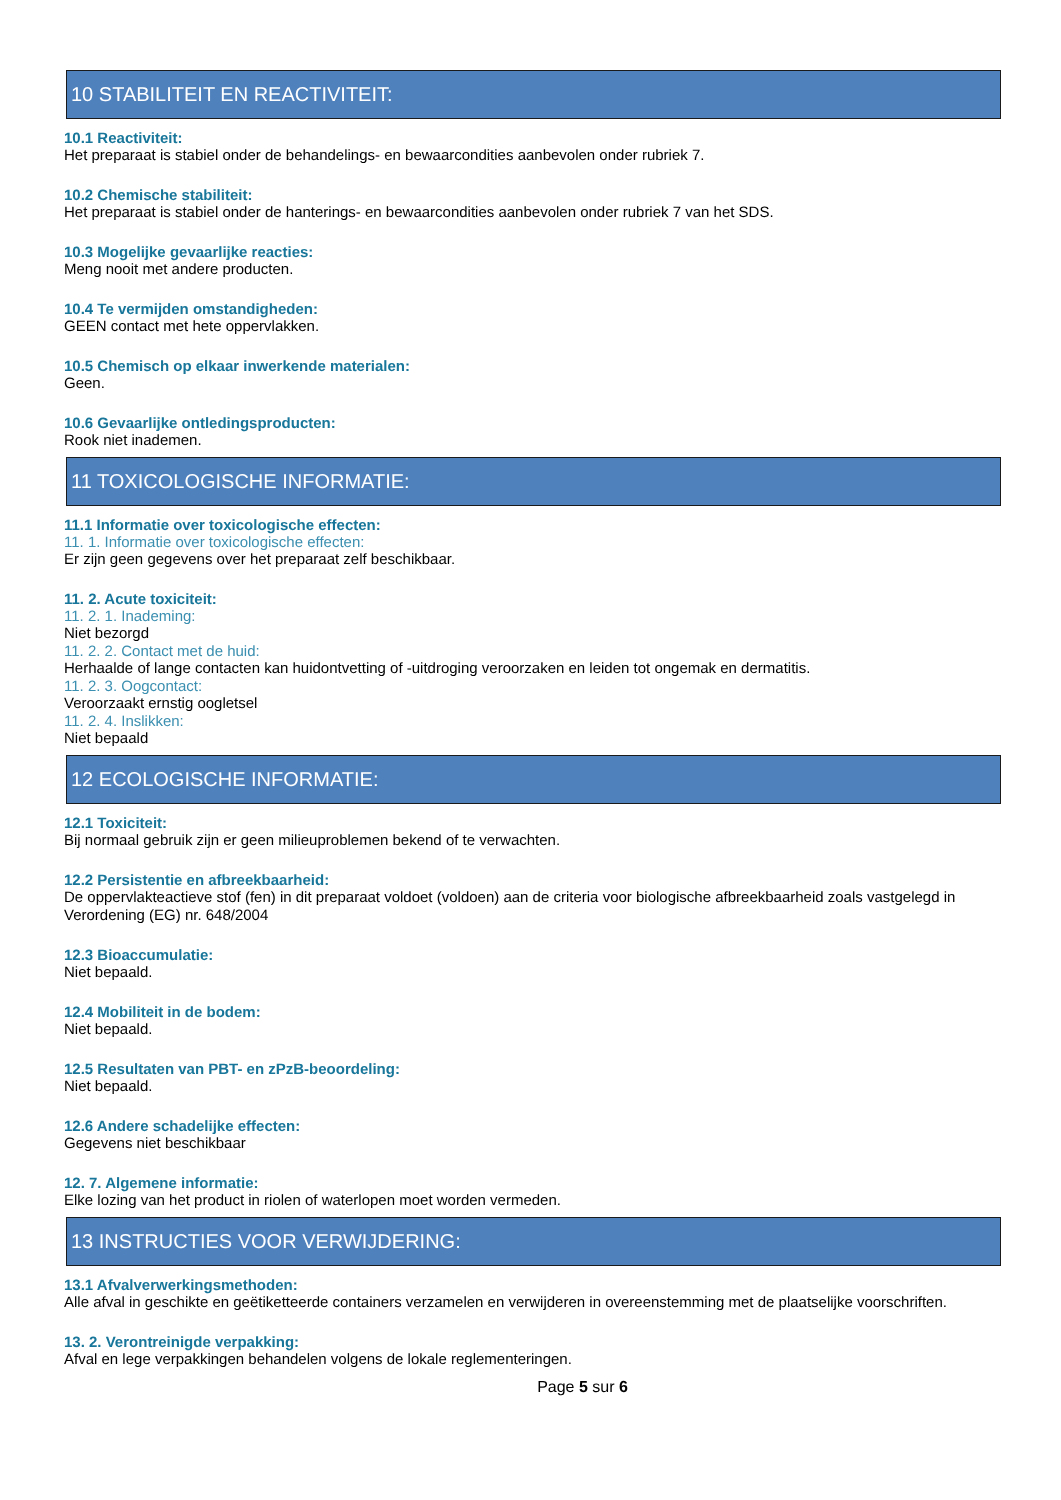10 STABILITEIT EN REACTIVITEIT:
10.1 Reactiviteit:
Het preparaat is stabiel onder de behandelings- en bewaarcondities aanbevolen onder rubriek 7.
10.2 Chemische stabiliteit:
Het preparaat is stabiel onder de hanterings- en bewaarcondities aanbevolen onder rubriek 7 van het SDS.
10.3 Mogelijke gevaarlijke reacties:
Meng nooit met andere producten.
10.4 Te vermijden omstandigheden:
GEEN contact met hete oppervlakken.
10.5 Chemisch op elkaar inwerkende materialen:
Geen.
10.6 Gevaarlijke ontledingsproducten:
Rook niet inademen.
11 TOXICOLOGISCHE INFORMATIE:
11.1 Informatie over toxicologische effecten:
11. 1. Informatie over toxicologische effecten:
Er zijn geen gegevens over het preparaat zelf beschikbaar.
11. 2. Acute toxiciteit:
11. 2. 1. Inademing:
Niet bezorgd
11. 2. 2. Contact met de huid:
Herhaalde of lange contacten kan huidontvetting of -uitdroging veroorzaken en leiden tot ongemak en dermatitis.
11. 2. 3. Oogcontact:
Veroorzaakt ernstig oogletsel
11. 2. 4. Inslikken:
Niet bepaald
12 ECOLOGISCHE INFORMATIE:
12.1 Toxiciteit:
Bij normaal gebruik zijn er geen milieuproblemen bekend of te verwachten.
12.2 Persistentie en afbreekbaarheid:
De oppervlakteactieve stof (fen) in dit preparaat voldoet (voldoen) aan de criteria voor biologische afbreekbaarheid zoals vastgelegd in Verordening (EG) nr. 648/2004
12.3 Bioaccumulatie:
Niet bepaald.
12.4 Mobiliteit in de bodem:
Niet bepaald.
12.5 Resultaten van PBT- en zPzB-beoordeling:
Niet bepaald.
12.6 Andere schadelijke effecten:
Gegevens niet beschikbaar
12. 7. Algemene informatie:
Elke lozing van het product in riolen of waterlopen moet worden vermeden.
13 INSTRUCTIES VOOR VERWIJDERING:
13.1 Afvalverwerkingsmethoden:
Alle afval in geschikte en geëtiketteerde containers verzamelen en verwijderen in overeenstemming met de plaatselijke voorschriften.
13. 2. Verontreinigde verpakking:
Afval en lege verpakkingen behandelen volgens de lokale reglementeringen.
Page 5 sur 6